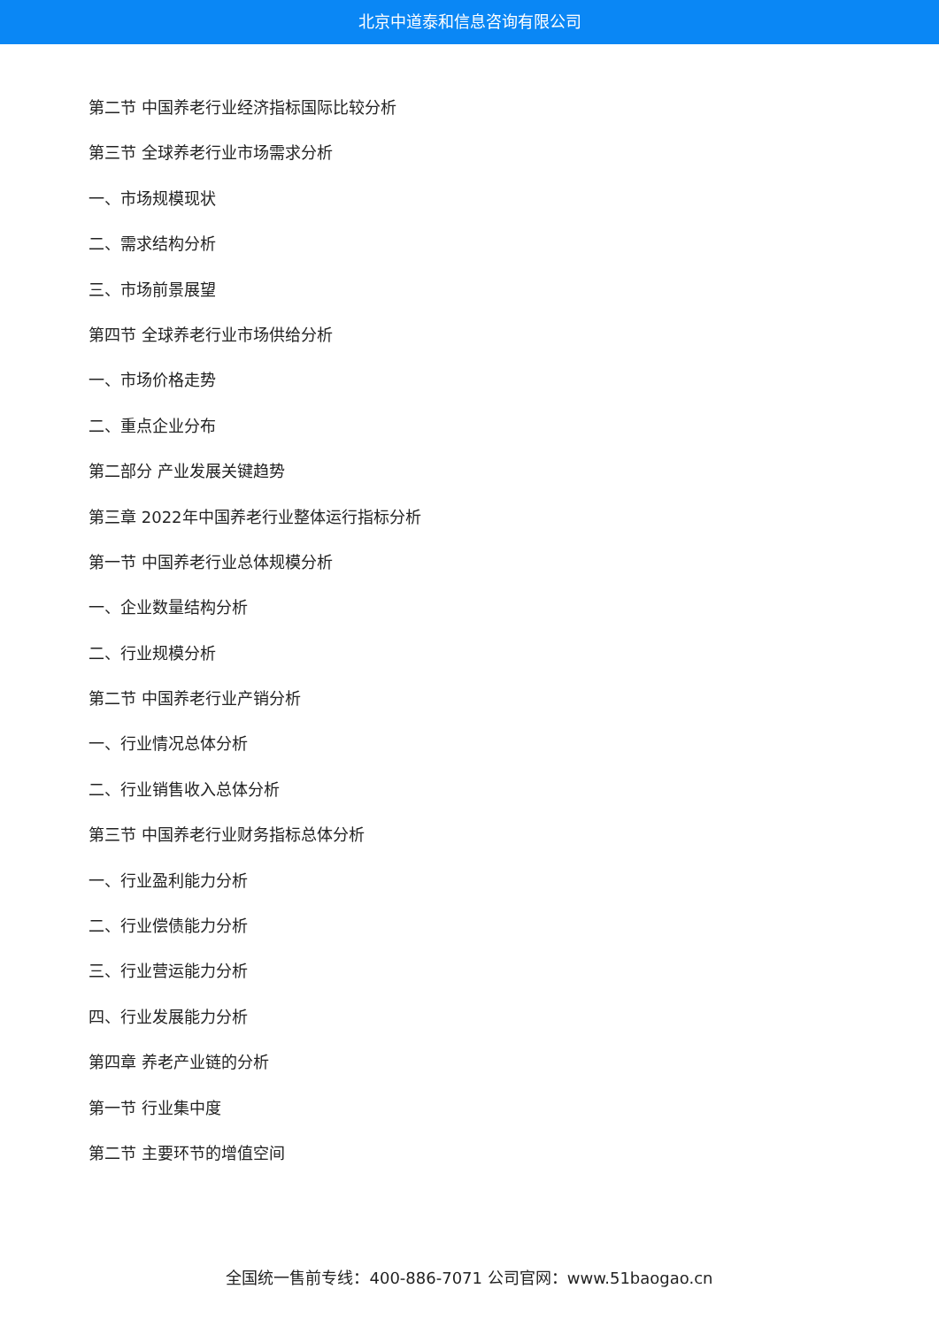北京中道泰和信息咨询有限公司
第二节 中国养老行业经济指标国际比较分析
第三节 全球养老行业市场需求分析
一、市场规模现状
二、需求结构分析
三、市场前景展望
第四节 全球养老行业市场供给分析
一、市场价格走势
二、重点企业分布
第二部分 产业发展关键趋势
第三章 2022年中国养老行业整体运行指标分析
第一节 中国养老行业总体规模分析
一、企业数量结构分析
二、行业规模分析
第二节 中国养老行业产销分析
一、行业情况总体分析
二、行业销售收入总体分析
第三节 中国养老行业财务指标总体分析
一、行业盈利能力分析
二、行业偿债能力分析
三、行业营运能力分析
四、行业发展能力分析
第四章 养老产业链的分析
第一节 行业集中度
第二节 主要环节的增值空间
全国统一售前专线：400-886-7071 公司官网：www.51baogao.cn